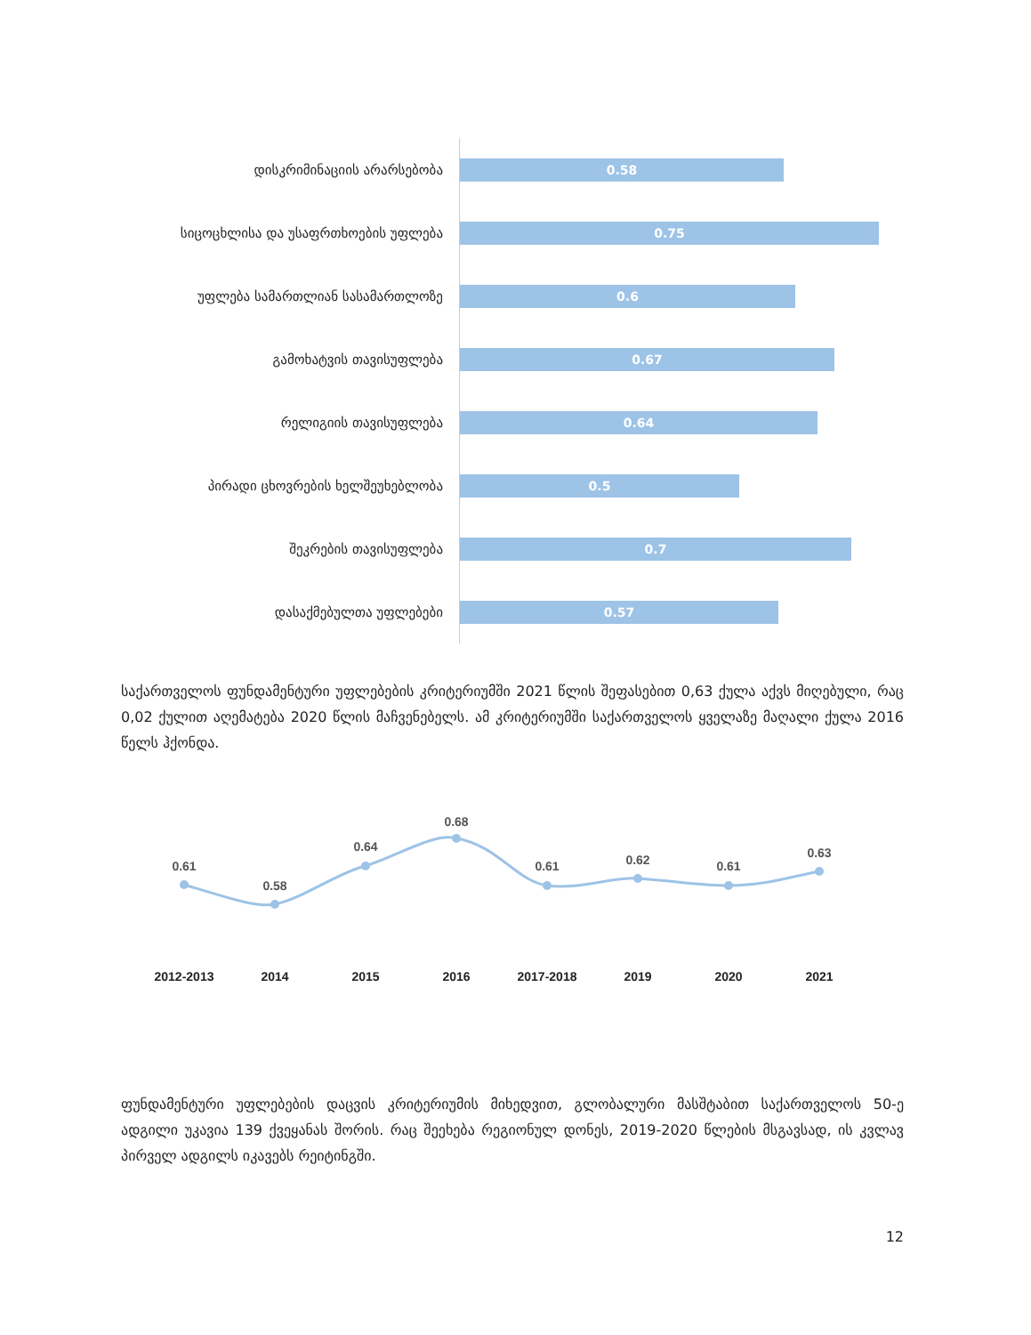დისკრიმინაციის არარსებობა
0.58
სიცოცხლისა და უსაფრთხოების უფლება
0.75
უფლება სამართლიან სასამართლოზე
0.6
გამოხატვის თავისუფლება
0.67
რელიგიის თავისუფლება
0.64
პირადი ცხოვრების ხელშეუხებლობა
0.5
შეკრების თავისუფლება
0.7
დასაქმებულთა უფლებები
0.57
საქართველოს ფუნდამენტური უფლებების კრიტერიუმში 2021 წლის შეფასებით 0,63 ქულა აქვს მიღებული, რაც 0,02 ქულით აღემატება 2020 წლის მაჩვენებელს. ამ კრიტერიუმში საქართველოს ყველაზე მაღალი ქულა 2016 წელს ჰქონდა.
0.61
0.58
0.64
0.68
0.61
0.62
0.61
0.63
2012-2013
2014
2015
2016
2017-2018
2019
2020
2021
ფუნდამენტური უფლებების დაცვის კრიტერიუმის მიხედვით, გლობალური მასშტაბით საქართველოს 50-ე ადგილი უკავია 139 ქვეყანას შორის. რაც შეეხება რეგიონულ დონეს, 2019-2020 წლების მსგავსად, ის კვლავ პირველ ადგილს იკავებს რეიტინგში.
12